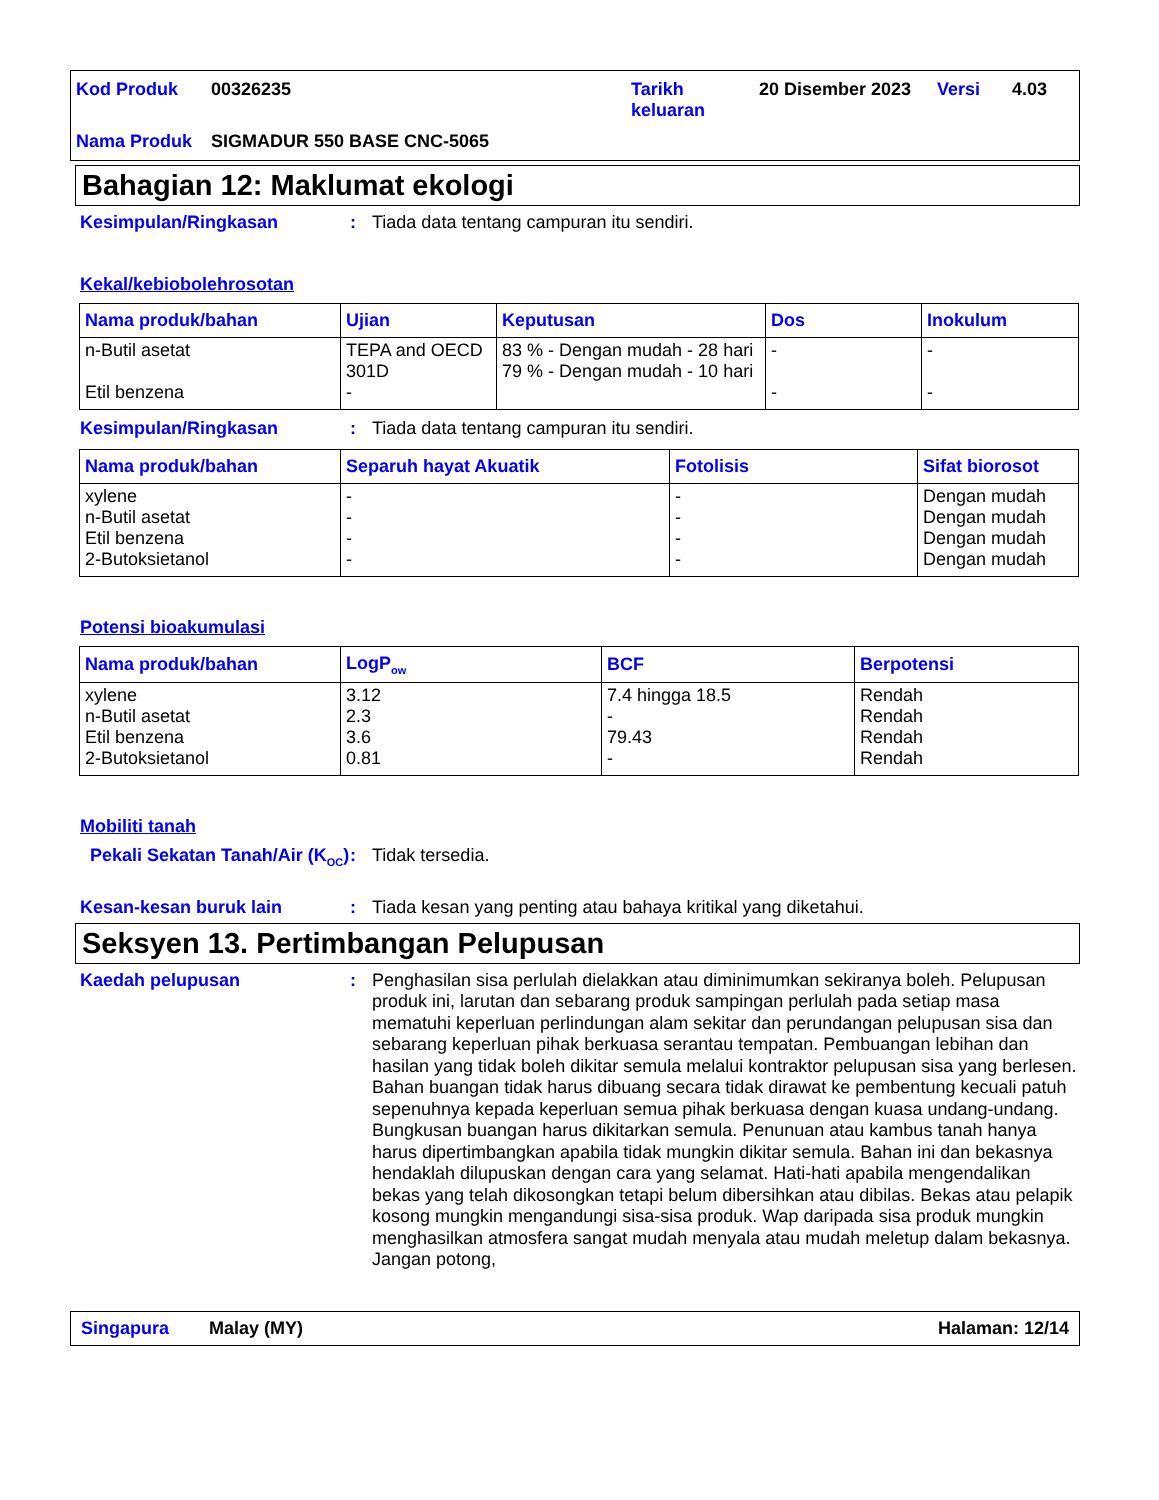| Kod Produk | 00326235 | Tarikh keluaran | 20 Disember 2023 | Versi | 4.03 |
| Nama Produk | SIGMADUR 550 BASE CNC-5065 | | | | |
Bahagian 12: Maklumat ekologi
Kesimpulan/Ringkasan :
Tiada data tentang campuran itu sendiri.
Kekal/kebiobolehrosotan
| Nama produk/bahan | Ujian | Keputusan | Dos | Inokulum |
| --- | --- | --- | --- | --- |
| n-Butil asetat Etil benzena | TEPA and OECD 301D - | 83 % - Dengan mudah - 28 hari 79 % - Dengan mudah - 10 hari | - - | - - |
Kesimpulan/Ringkasan :
Tiada data tentang campuran itu sendiri.
| Nama produk/bahan | Separuh hayat Akuatik | Fotolisis | Sifat biorosot |
| --- | --- | --- | --- |
| xylene n-Butil asetat Etil benzena 2-Butoksietanol | - - - - | - - - - | Dengan mudah Dengan mudah Dengan mudah Dengan mudah |
Potensi bioakumulasi
| Nama produk/bahan | LogP<sub>ow</sub> | BCF | Berpotensi |
| --- | --- | --- | --- |
| xylene n-Butil asetat Etil benzena 2-Butoksietanol | 3.12 2.3 3.6 0.81 | 7.4 hingga 18.5 - 79.43 - | Rendah Rendah Rendah Rendah |
Mobiliti tanah
Pekali Sekatan Tanah/Air (K<sub>OC</sub>)
:
Tidak tersedia.
Kesan-kesan buruk lain :
Tiada kesan yang penting atau bahaya kritikal yang diketahui.
Seksyen 13. Pertimbangan Pelupusan
Kaedah pelupusan :
Penghasilan sisa perlulah dielakkan atau diminimumkan sekiranya boleh. Pelupusan produk ini, larutan dan sebarang produk sampingan perlulah pada setiap masa mematuhi keperluan perlindungan alam sekitar dan perundangan pelupusan sisa dan sebarang keperluan pihak berkuasa serantau tempatan. Pembuangan lebihan dan hasilan yang tidak boleh dikitar semula melalui kontraktor pelupusan sisa yang berlesen. Bahan buangan tidak harus dibuang secara tidak dirawat ke pembentung kecuali patuh sepenuhnya kepada keperluan semua pihak berkuasa dengan kuasa undang-undang. Bungkusan buangan harus dikitarkan semula. Penunuan atau kambus tanah hanya harus dipertimbangkan apabila tidak mungkin dikitar semula. Bahan ini dan bekasnya hendaklah dilupuskan dengan cara yang selamat. Hati-hati apabila mengendalikan bekas yang telah dikosongkan tetapi belum dibersihkan atau dibilas. Bekas atau pelapik kosong mungkin mengandungi sisa-sisa produk. Wap daripada sisa produk mungkin menghasilkan atmosfera sangat mudah menyala atau mudah meletup dalam bekasnya. Jangan potong,
Singapura Malay (MY) Halaman: 12/14